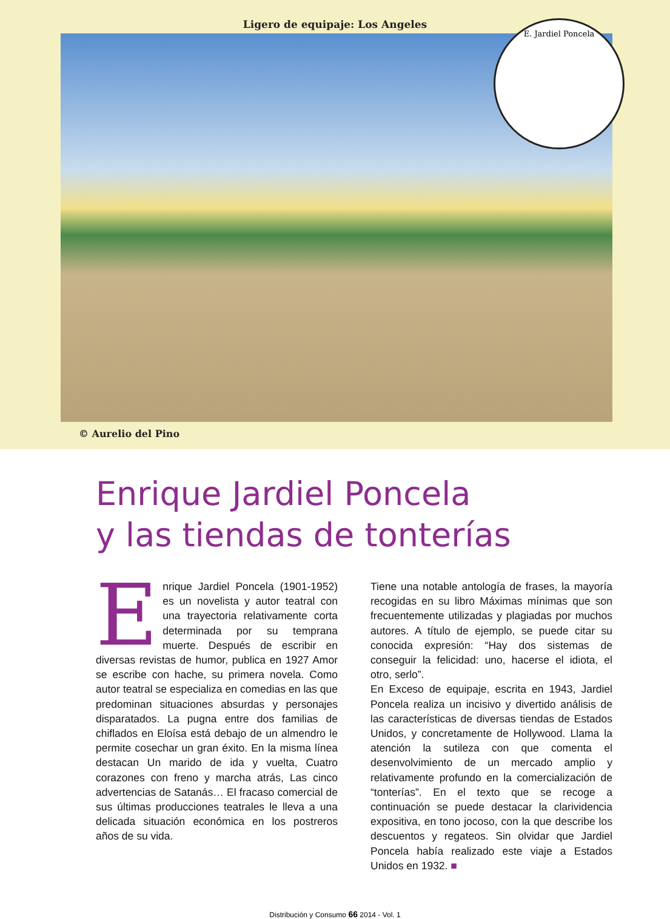Ligero de equipaje: Los Angeles
E. Jardiel Poncela
© Aurelio del Pino
Enrique Jardiel Poncela
y las tiendas de tonterías
Enrique Jardiel Poncela (1901-1952) es un novelista y autor teatral con una trayectoria relativamente corta determinada por su temprana muerte. Después de escribir en diversas revistas de humor, publica en 1927 Amor se escribe con hache, su primera novela. Como autor teatral se especializa en comedias en las que predominan situaciones absurdas y personajes disparatados. La pugna entre dos familias de chiflados en Eloísa está debajo de un almendro le permite cosechar un gran éxito. En la misma línea destacan Un marido de ida y vuelta, Cuatro corazones con freno y marcha atrás, Las cinco advertencias de Satanás… El fracaso comercial de sus últimas producciones teatrales le lleva a una delicada situación económica en los postreros años de su vida.
Tiene una notable antología de frases, la mayoría recogidas en su libro Máximas mínimas que son frecuentemente utilizadas y plagiadas por muchos autores. A título de ejemplo, se puede citar su conocida expresión: “Hay dos sistemas de conseguir la felicidad: uno, hacerse el idiota, el otro, serlo”.
En Exceso de equipaje, escrita en 1943, Jardiel Poncela realiza un incisivo y divertido análisis de las características de diversas tiendas de Estados Unidos, y concretamente de Hollywood. Llama la atención la sutileza con que comenta el desenvolvimiento de un mercado amplio y relativamente profundo en la comercialización de “tonterías”. En el texto que se recoge a continuación se puede destacar la clarividencia expositiva, en tono jocoso, con la que describe los descuentos y regateos. Sin olvidar que Jardiel Poncela había realizado este viaje a Estados Unidos en 1932. ■
Distribución y Consumo 66 2014 - Vol. 1